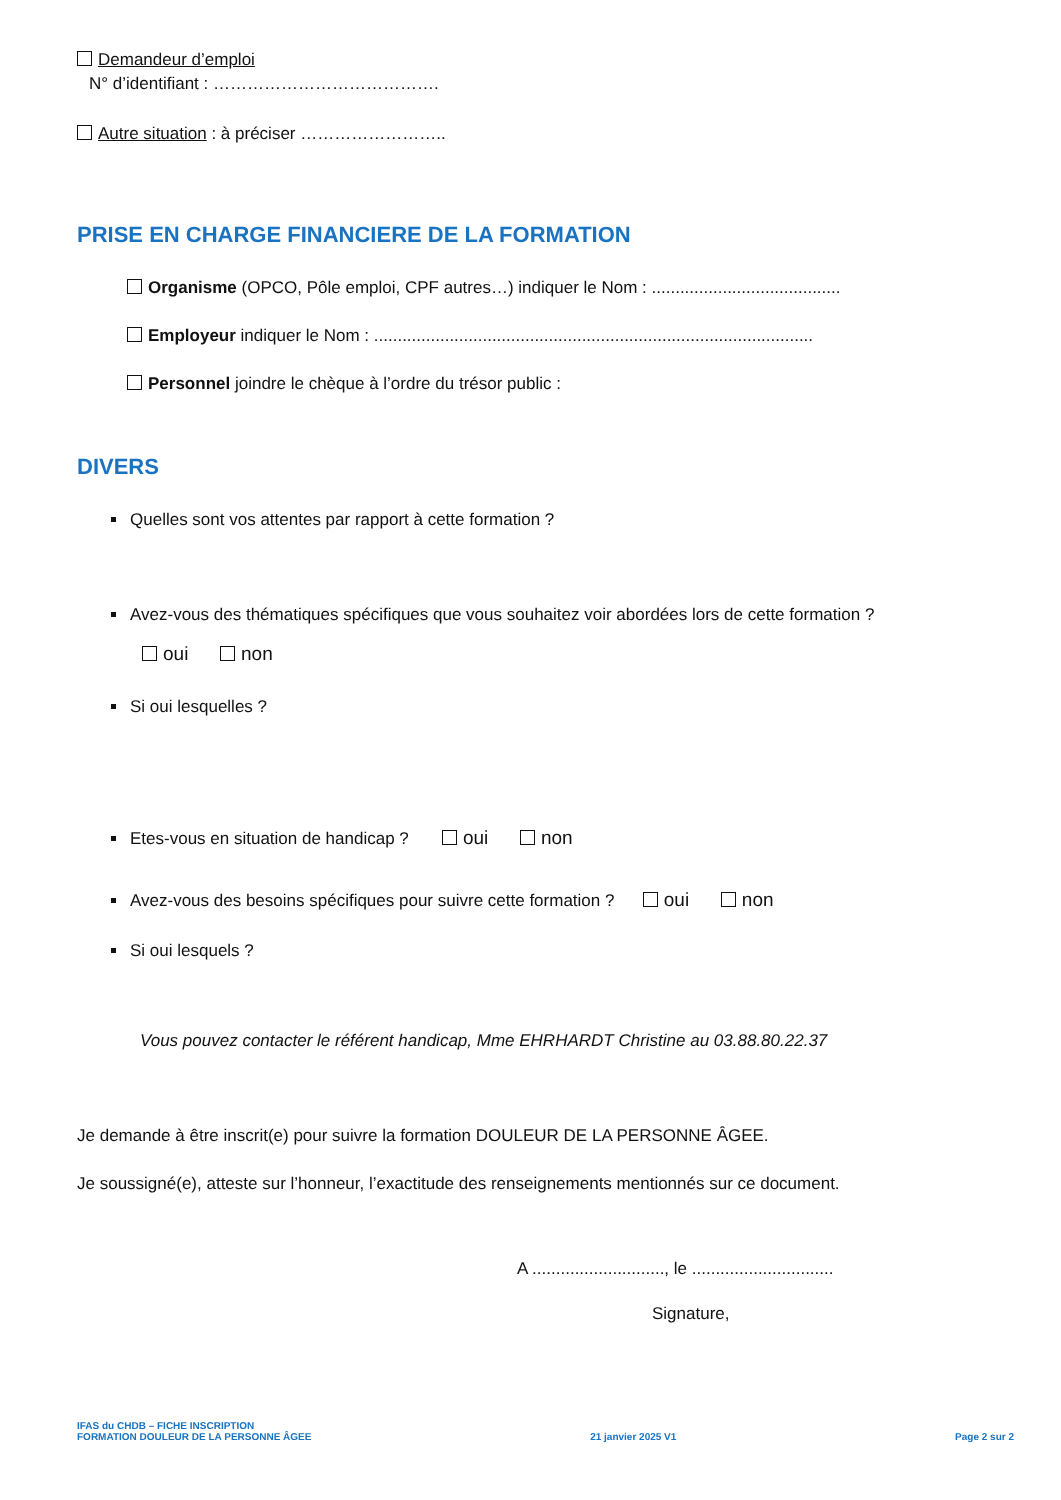Demandeur d’emploi
N° d’identifiant : ………………………………….
Autre situation : à préciser ……………………..
PRISE EN CHARGE FINANCIERE DE LA FORMATION
Organisme (OPCO, Pôle emploi, CPF autres…) indiquer le Nom : ........................................
Employeur indiquer le Nom : .............................................................................................
Personnel joindre le chèque à l’ordre du trésor public :
DIVERS
Quelles sont vos attentes par rapport à cette formation ?
Avez-vous des thématiques spécifiques que vous souhaitez voir abordées lors de cette formation ?
oui non
Si oui lesquelles ?
Etes-vous en situation de handicap ? oui non
Avez-vous des besoins spécifiques pour suivre cette formation ? oui non
Si oui lesquels ?
Vous pouvez contacter le référent handicap, Mme EHRHARDT Christine au 03.88.80.22.37
Je demande à être inscrit(e) pour suivre la formation DOULEUR DE LA PERSONNE ÂGEE.
Je soussigné(e), atteste sur l’honneur, l’exactitude des renseignements mentionnés sur ce document.
A ............................, le ..............................
Signature,
IFAS du CHDB – FICHE INSCRIPTION
FORMATION DOULEUR DE LA PERSONNE ÂGEE
21 janvier 2025 V1
Page 2 sur 2